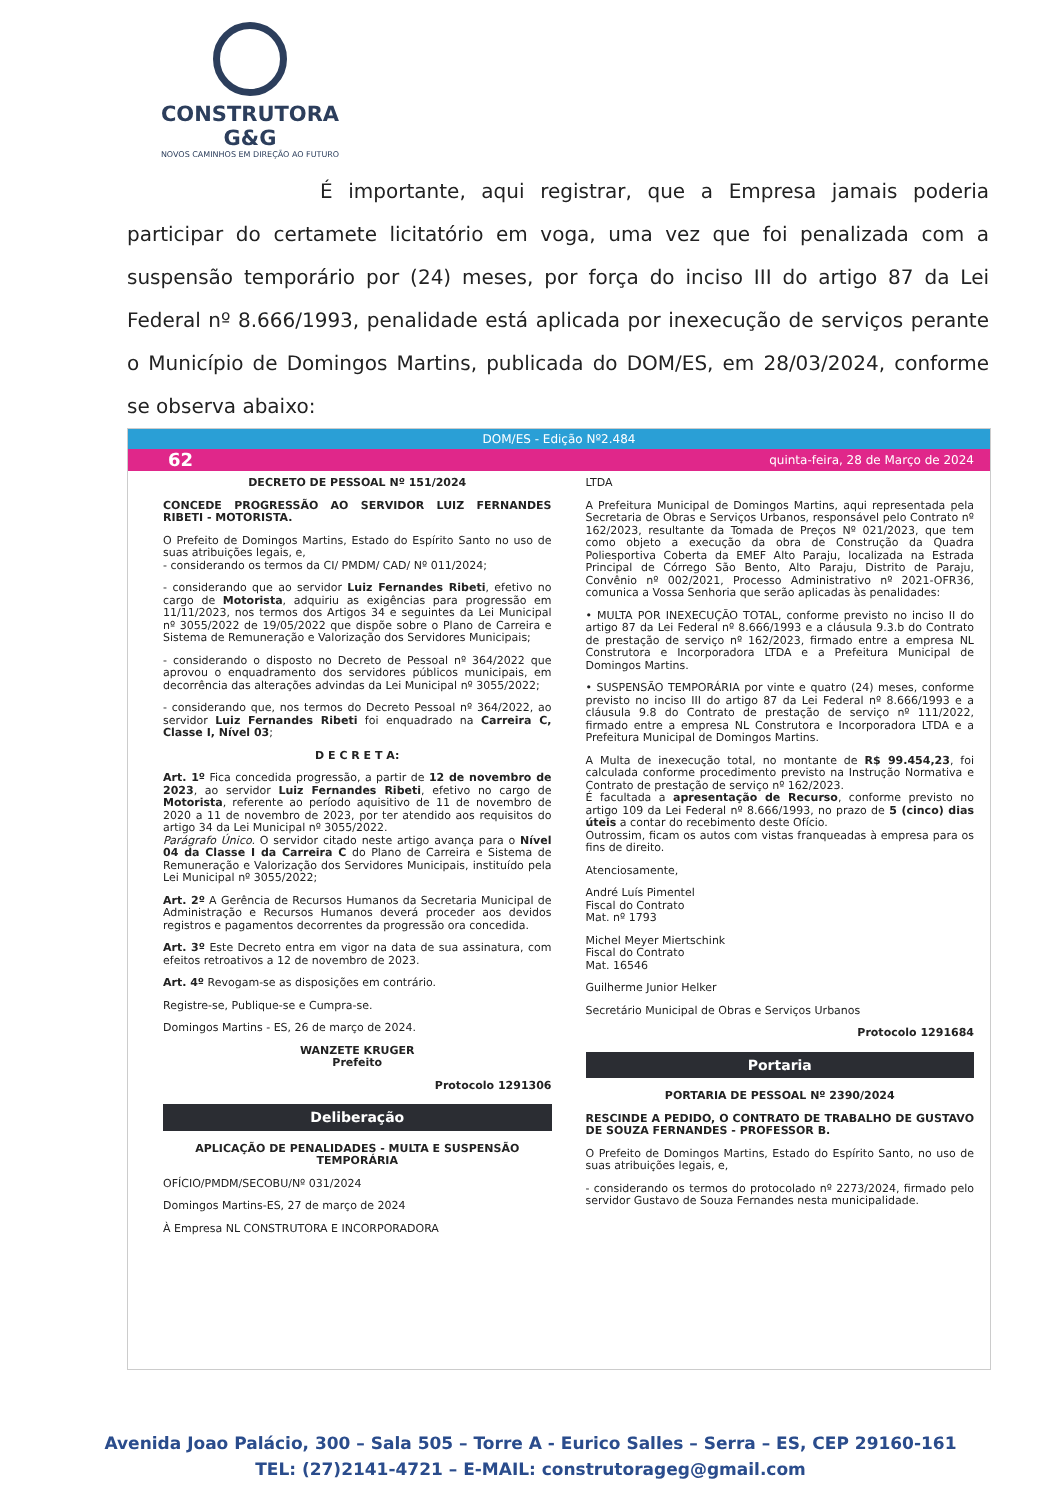CONSTRUTORA G&G
NOVOS CAMINHOS EM DIREÇÃO AO FUTURO
É importante, aqui registrar, que a Empresa jamais poderia participar do certamete licitatório em voga, uma vez que foi penalizada com a suspensão temporário por (24) meses, por força do inciso III do artigo 87 da Lei Federal nº 8.666/1993, penalidade está aplicada por inexecução de serviços perante o Município de Domingos Martins, publicada do DOM/ES, em 28/03/2024, conforme se observa abaixo:
DOM/ES - Edição Nº2.484
62 quinta-feira, 28 de Março de 2024
DECRETO DE PESSOAL Nº 151/2024
CONCEDE PROGRESSÃO AO SERVIDOR LUIZ FERNANDES RIBETI - MOTORISTA.
O Prefeito de Domingos Martins, Estado do Espírito Santo no uso de suas atribuições legais, e,
- considerando os termos da CI/ PMDM/ CAD/ Nº 011/2024;
- considerando que ao servidor Luiz Fernandes Ribeti, efetivo no cargo de Motorista, adquiriu as exigências para progressão em 11/11/2023, nos termos dos Artigos 34 e seguintes da Lei Municipal nº 3055/2022 de 19/05/2022 que dispõe sobre o Plano de Carreira e Sistema de Remuneração e Valorização dos Servidores Municipais;
- considerando o disposto no Decreto de Pessoal nº 364/2022 que aprovou o enquadramento dos servidores públicos municipais, em decorrência das alterações advindas da Lei Municipal nº 3055/2022;
- considerando que, nos termos do Decreto Pessoal nº 364/2022, ao servidor Luiz Fernandes Ribeti foi enquadrado na Carreira C, Classe I, Nível 03;
D E C R E T A:
Art. 1º Fica concedida progressão, a partir de 12 de novembro de 2023, ao servidor Luiz Fernandes Ribeti, efetivo no cargo de Motorista, referente ao período aquisitivo de 11 de novembro de 2020 a 11 de novembro de 2023, por ter atendido aos requisitos do artigo 34 da Lei Municipal nº 3055/2022.
Parágrafo Único. O servidor citado neste artigo avança para o Nível 04 da Classe I da Carreira C do Plano de Carreira e Sistema de Remuneração e Valorização dos Servidores Municipais, instituído pela Lei Municipal nº 3055/2022;
Art. 2º A Gerência de Recursos Humanos da Secretaria Municipal de Administração e Recursos Humanos deverá proceder aos devidos registros e pagamentos decorrentes da progressão ora concedida.
Art. 3º Este Decreto entra em vigor na data de sua assinatura, com efeitos retroativos a 12 de novembro de 2023.
Art. 4º Revogam-se as disposições em contrário.
Registre-se, Publique-se e Cumpra-se.
Domingos Martins - ES, 26 de março de 2024.
WANZETE KRUGER
Prefeito
Protocolo 1291306
Deliberação
APLICAÇÃO DE PENALIDADES - MULTA E SUSPENSÃO TEMPORÁRIA
OFÍCIO/PMDM/SECOBU/Nº 031/2024
Domingos Martins-ES, 27 de março de 2024
À Empresa NL CONSTRUTORA E INCORPORADORA
LTDA
A Prefeitura Municipal de Domingos Martins, aqui representada pela Secretaria de Obras e Serviços Urbanos, responsável pelo Contrato nº 162/2023, resultante da Tomada de Preços Nº 021/2023, que tem como objeto a execução da obra de Construção da Quadra Poliesportiva Coberta da EMEF Alto Paraju, localizada na Estrada Principal de Córrego São Bento, Alto Paraju, Distrito de Paraju, Convênio nº 002/2021, Processo Administrativo nº 2021-OFR36, comunica a Vossa Senhoria que serão aplicadas às penalidades:
• MULTA POR INEXECUÇÃO TOTAL, conforme previsto no inciso II do artigo 87 da Lei Federal nº 8.666/1993 e a cláusula 9.3.b do Contrato de prestação de serviço nº 162/2023, firmado entre a empresa NL Construtora e Incorporadora LTDA e a Prefeitura Municipal de Domingos Martins.
• SUSPENSÃO TEMPORÁRIA por vinte e quatro (24) meses, conforme previsto no inciso III do artigo 87 da Lei Federal nº 8.666/1993 e a cláusula 9.8 do Contrato de prestação de serviço nº 111/2022, firmado entre a empresa NL Construtora e Incorporadora LTDA e a Prefeitura Municipal de Domingos Martins.
A Multa de inexecução total, no montante de R$ 99.454,23, foi calculada conforme procedimento previsto na Instrução Normativa e Contrato de prestação de serviço nº 162/2023.
É facultada a apresentação de Recurso, conforme previsto no artigo 109 da Lei Federal nº 8.666/1993, no prazo de 5 (cinco) dias úteis a contar do recebimento deste Ofício.
Outrossim, ficam os autos com vistas franqueadas à empresa para os fins de direito.
Atenciosamente,
André Luís Pimentel
Fiscal do Contrato
Mat. nº 1793
Michel Meyer Miertschink
Fiscal do Contrato
Mat. 16546
Guilherme Junior Helker
Secretário Municipal de Obras e Serviços Urbanos
Protocolo 1291684
Portaria
PORTARIA DE PESSOAL Nº 2390/2024
RESCINDE A PEDIDO, O CONTRATO DE TRABALHO DE GUSTAVO DE SOUZA FERNANDES - PROFESSOR B.
O Prefeito de Domingos Martins, Estado do Espírito Santo, no uso de suas atribuições legais, e,
- considerando os termos do protocolado nº 2273/2024, firmado pelo servidor Gustavo de Souza Fernandes nesta municipalidade.
Avenida Joao Palácio, 300 – Sala 505 – Torre A - Eurico Salles – Serra – ES, CEP 29160-161
TEL: (27)2141-4721 – E-MAIL: construtorageg@gmail.com